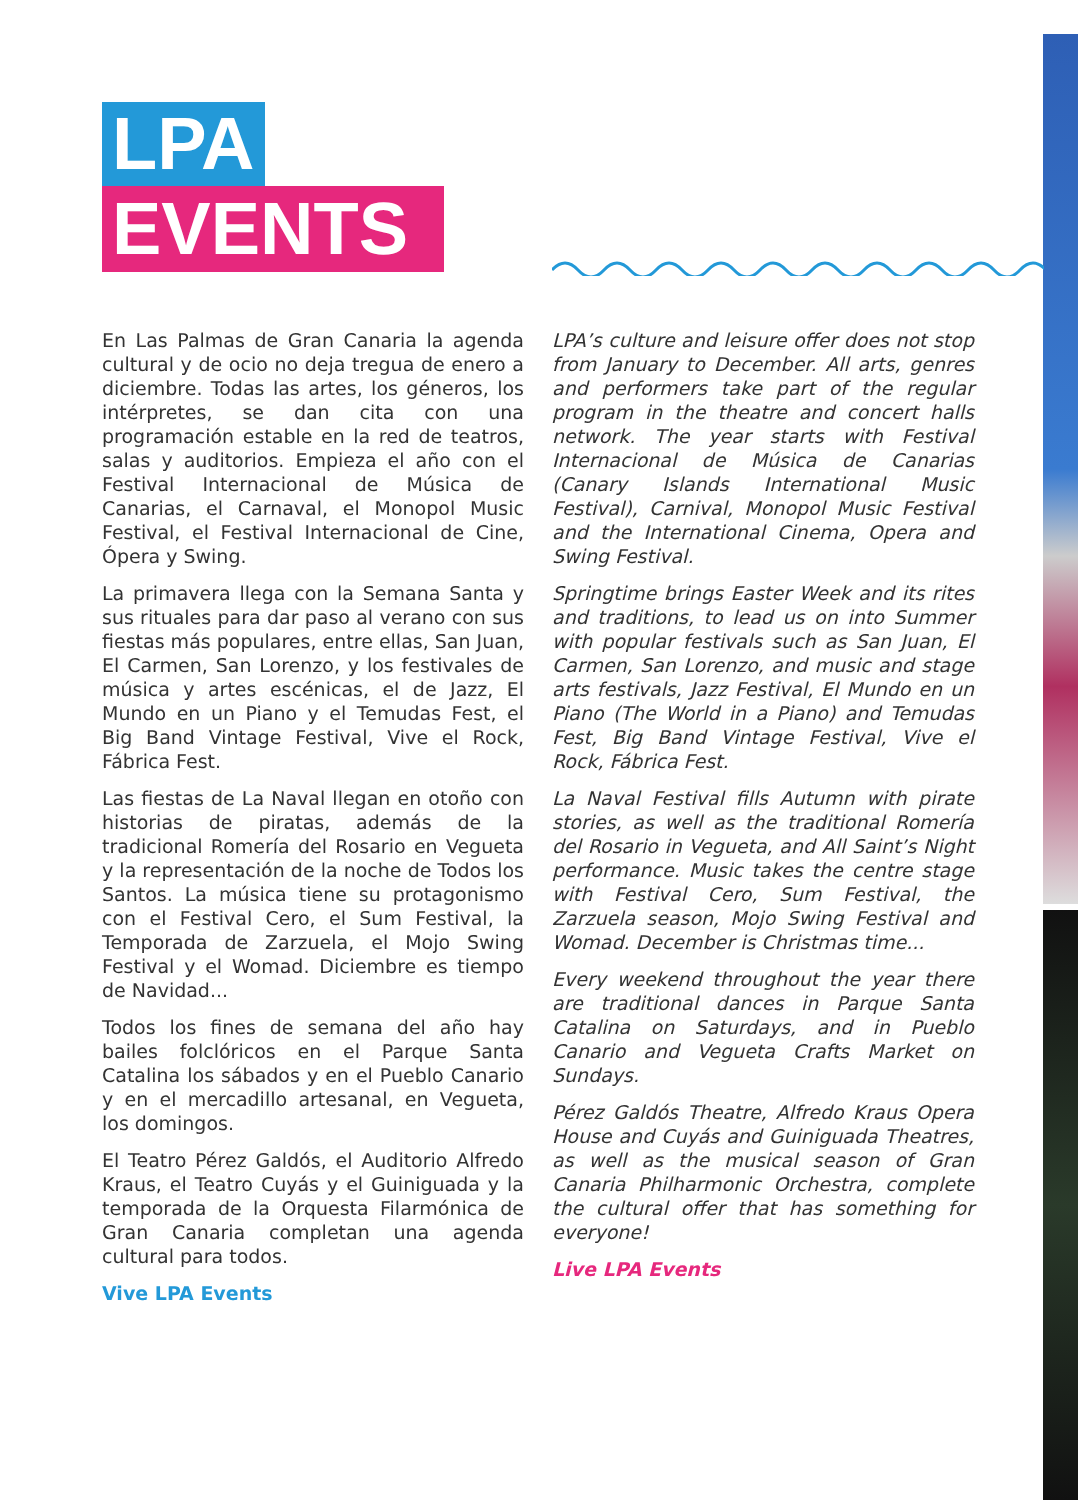LPA
EVENTS
En Las Palmas de Gran Canaria la agenda cultural y de ocio no deja tregua de enero a diciembre. Todas las artes, los géneros, los intérpretes, se dan cita con una programación estable en la red de teatros, salas y auditorios. Empieza el año con el Festival Internacional de Música de Canarias, el Carnaval, el Monopol Music Festival, el Festival Internacional de Cine, Ópera y Swing.
La primavera llega con la Semana Santa y sus rituales para dar paso al verano con sus fiestas más populares, entre ellas, San Juan, El Carmen, San Lorenzo, y los festivales de música y artes escénicas, el de Jazz, El Mundo en un Piano y el Temudas Fest, el Big Band Vintage Festival, Vive el Rock, Fábrica Fest.
Las fiestas de La Naval llegan en otoño con historias de piratas, además de la tradicional Romería del Rosario en Vegueta y la representación de la noche de Todos los Santos. La música tiene su protagonismo con el Festival Cero, el Sum Festival, la Temporada de Zarzuela, el Mojo Swing Festival y el Womad. Diciembre es tiempo de Navidad...
Todos los fines de semana del año hay bailes folclóricos en el Parque Santa Catalina los sábados y en el Pueblo Canario y en el mercadillo artesanal, en Vegueta, los domingos.
El Teatro Pérez Galdós, el Auditorio Alfredo Kraus, el Teatro Cuyás y el Guiniguada y la temporada de la Orquesta Filarmónica de Gran Canaria completan una agenda cultural para todos.
Vive LPA Events
LPA’s culture and leisure offer does not stop from January to December. All arts, genres and performers take part of the regular program in the theatre and concert halls network. The year starts with Festival Internacional de Música de Canarias (Canary Islands International Music Festival), Carnival, Monopol Music Festival and the International Cinema, Opera and Swing Festival.
Springtime brings Easter Week and its rites and traditions, to lead us on into Summer with popular festivals such as San Juan, El Carmen, San Lorenzo, and music and stage arts festivals, Jazz Festival, El Mundo en un Piano (The World in a Piano) and Temudas Fest, Big Band Vintage Festival, Vive el Rock, Fábrica Fest.
La Naval Festival fills Autumn with pirate stories, as well as the traditional Romería del Rosario in Vegueta, and All Saint’s Night performance. Music takes the centre stage with Festival Cero, Sum Festival, the Zarzuela season, Mojo Swing Festival and Womad. December is Christmas time...
Every weekend throughout the year there are traditional dances in Parque Santa Catalina on Saturdays, and in Pueblo Canario and Vegueta Crafts Market on Sundays.
Pérez Galdós Theatre, Alfredo Kraus Opera House and Cuyás and Guiniguada Theatres, as well as the musical season of Gran Canaria Philharmonic Orchestra, complete the cultural offer that has something for everyone!
Live LPA Events